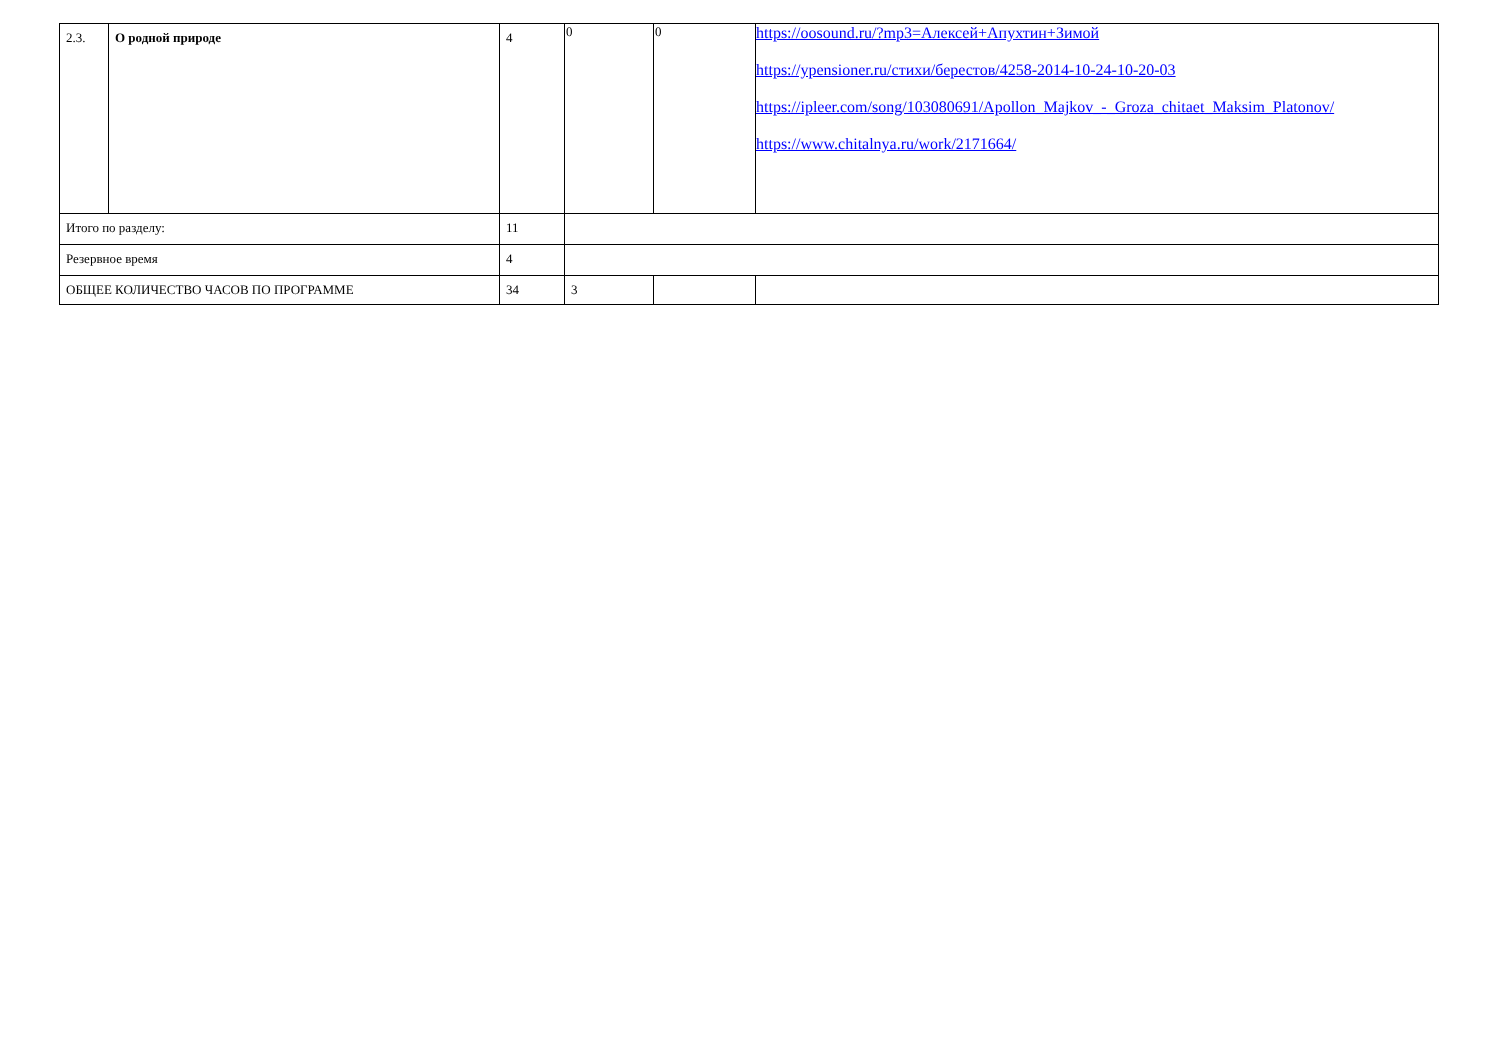| 2.3. | О родной природе | 4 | 0 | 0 | https://oosound.ru/?mp3=Алексей+Апухтин+Зимой https://ypensioner.ru/стихи/берестов/4258-2014-10-24-10-20-03 https://ipleer.com/song/103080691/Apollon_Majkov_-_Groza_chitaet_Maksim_Platonov/ https://www.chitalnya.ru/work/2171664/ |
| Итого по разделу: | | 11 | | | |
| Резервное время | | 4 | | | |
| ОБЩЕЕ КОЛИЧЕСТВО ЧАСОВ ПО ПРОГРАММЕ | | 34 | 3 | | |